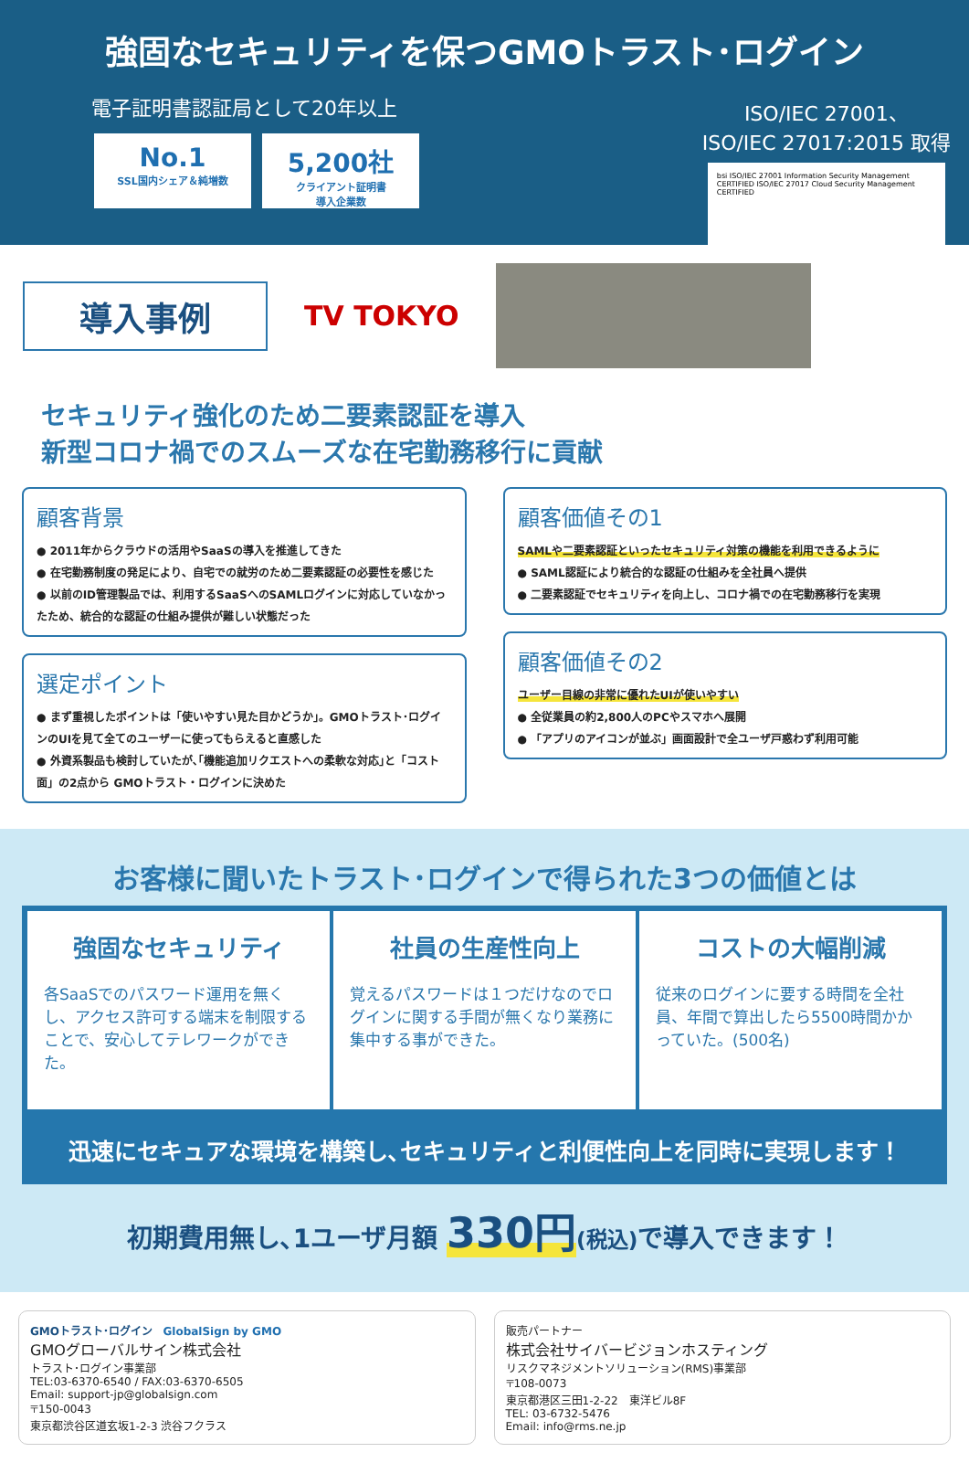強固なセキュリティを保つGMOトラスト･ログイン
電子証明書認証局として20年以上
No.1 SSL国内シェア＆純増数
5,200社 クライアント証明書
導入企業数
ISO/IEC 27001、
ISO/IEC 27017:2015 取得
bsi ISO/IEC 27001 Information Security Management CERTIFIED ISO/IEC 27017 Cloud Security Management CERTIFIED
導入事例
TV TOKYO
セキュリティ強化のため二要素認証を導入
新型コロナ禍でのスムーズな在宅勤務移行に貢献
顧客背景
● 2011年からクラウドの活用やSaaSの導入を推進してきた
● 在宅勤務制度の発足により、自宅での就労のため二要素認証の必要性を感じた
● 以前のID管理製品では、利用するSaaSへのSAMLログインに対応していなかったため、統合的な認証の仕組み提供が難しい状態だった
選定ポイント
● まず重視したポイントは「使いやすい見た目かどうか」。GMOトラスト･ログインのUIを見て全てのユーザーに使ってもらえると直感した
● 外資系製品も検討していたが､｢機能追加リクエストへの柔軟な対応｣と「コスト面」の2点から GMOトラスト・ログインに決めた
顧客価値その1
SAMLや二要素認証といったセキュリティ対策の機能を利用できるように
● SAML認証により統合的な認証の仕組みを全社員へ提供
● 二要素認証でセキュリティを向上し、コロナ禍での在宅勤務移行を実現
顧客価値その2
ユーザー目線の非常に優れたUIが使いやすい
● 全従業員の約2,800人のPCやスマホへ展開
● 「アプリのアイコンが並ぶ」画面設計で全ユーザ戸惑わず利用可能
お客様に聞いたトラスト･ログインで得られた3つの価値とは
強固なセキュリティ
各SaaSでのパスワード運用を無くし、アクセス許可する端末を制限することで、安心してテレワークができた。
社員の生産性向上
覚えるパスワードは１つだけなのでログインに関する手間が無くなり業務に集中する事ができた。
コストの大幅削減
従来のログインに要する時間を全社員、年間で算出したら5500時間かかっていた。(500名)
迅速にセキュアな環境を構築し､セキュリティと利便性向上を同時に実現します！
初期費用無し､1ユーザ月額 330円(税込) で導入できます！
GMOトラスト･ログイン GlobalSign by GMO
GMOグローバルサイン株式会社
トラスト･ログイン事業部
TEL:03-6370-6540 / FAX:03-6370-6505
Email: support-jp@globalsign.com
〒150-0043
東京都渋谷区道玄坂1-2-3 渋谷フクラス
販売パートナー
株式会社サイバービジョンホスティング
リスクマネジメントソリューション(RMS)事業部
〒108-0073
東京都港区三田1-2-22　東洋ビル8F
TEL: 03-6732-5476
Email: info@rms.ne.jp